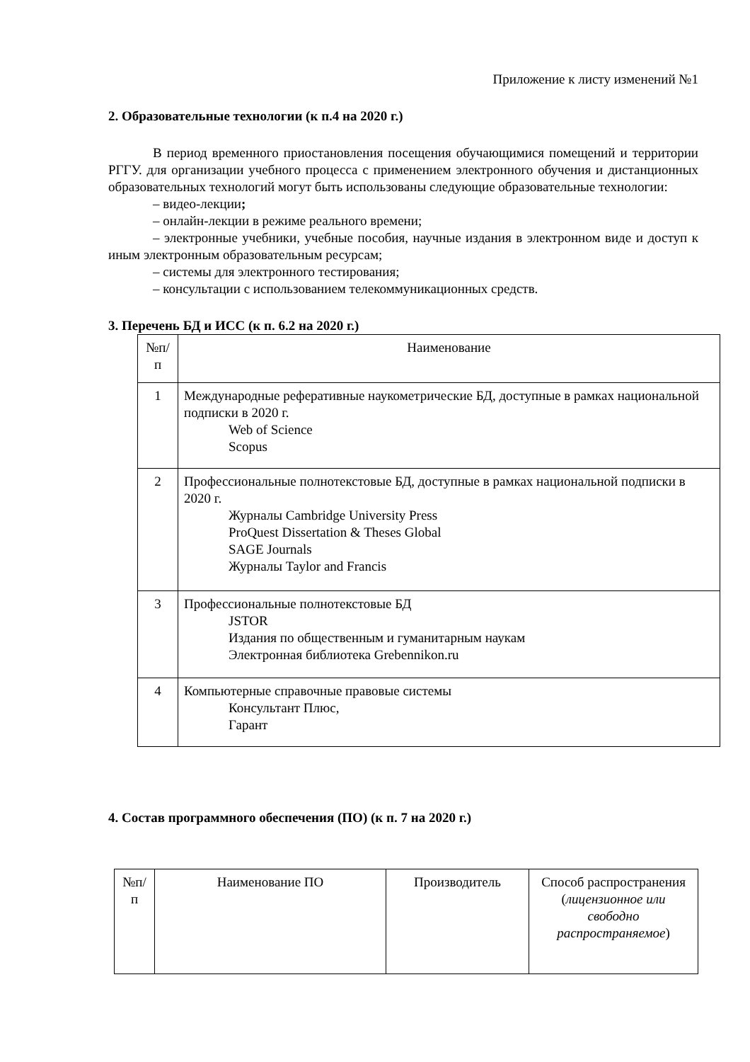Приложение к листу изменений №1
2. Образовательные технологии (к п.4 на 2020 г.)
В период временного приостановления посещения обучающимися помещений и территории РГГУ. для организации учебного процесса с применением электронного обучения и дистанционных образовательных технологий могут быть использованы следующие образовательные технологии:
– видео-лекции;
– онлайн-лекции в режиме реального времени;
– электронные учебники, учебные пособия, научные издания в электронном виде и доступ к иным электронным образовательным ресурсам;
– системы для электронного тестирования;
– консультации с использованием телекоммуникационных средств.
3. Перечень БД и ИСС (к п. 6.2 на 2020 г.)
| №п/ п | Наименование |
| 1 | Международные реферативные наукометрические БД, доступные в рамках национальной подписки в 2020 г. Web of Science Scopus |
| 2 | Профессиональные полнотекстовые БД, доступные в рамках национальной подписки в 2020 г. Журналы Cambridge University Press ProQuest Dissertation & Theses Global SAGE Journals Журналы Taylor and Francis |
| 3 | Профессиональные полнотекстовые БД JSTOR Издания по общественным и гуманитарным наукам Электронная библиотека Grebennikon.ru |
| 4 | Компьютерные справочные правовые системы Консультант Плюс, Гарант |
4. Состав программного обеспечения (ПО) (к п. 7 на 2020 г.)
| №п/ п | Наименование ПО | Производитель | Способ распространения ( лицензионное или свободно распространяемое ) |